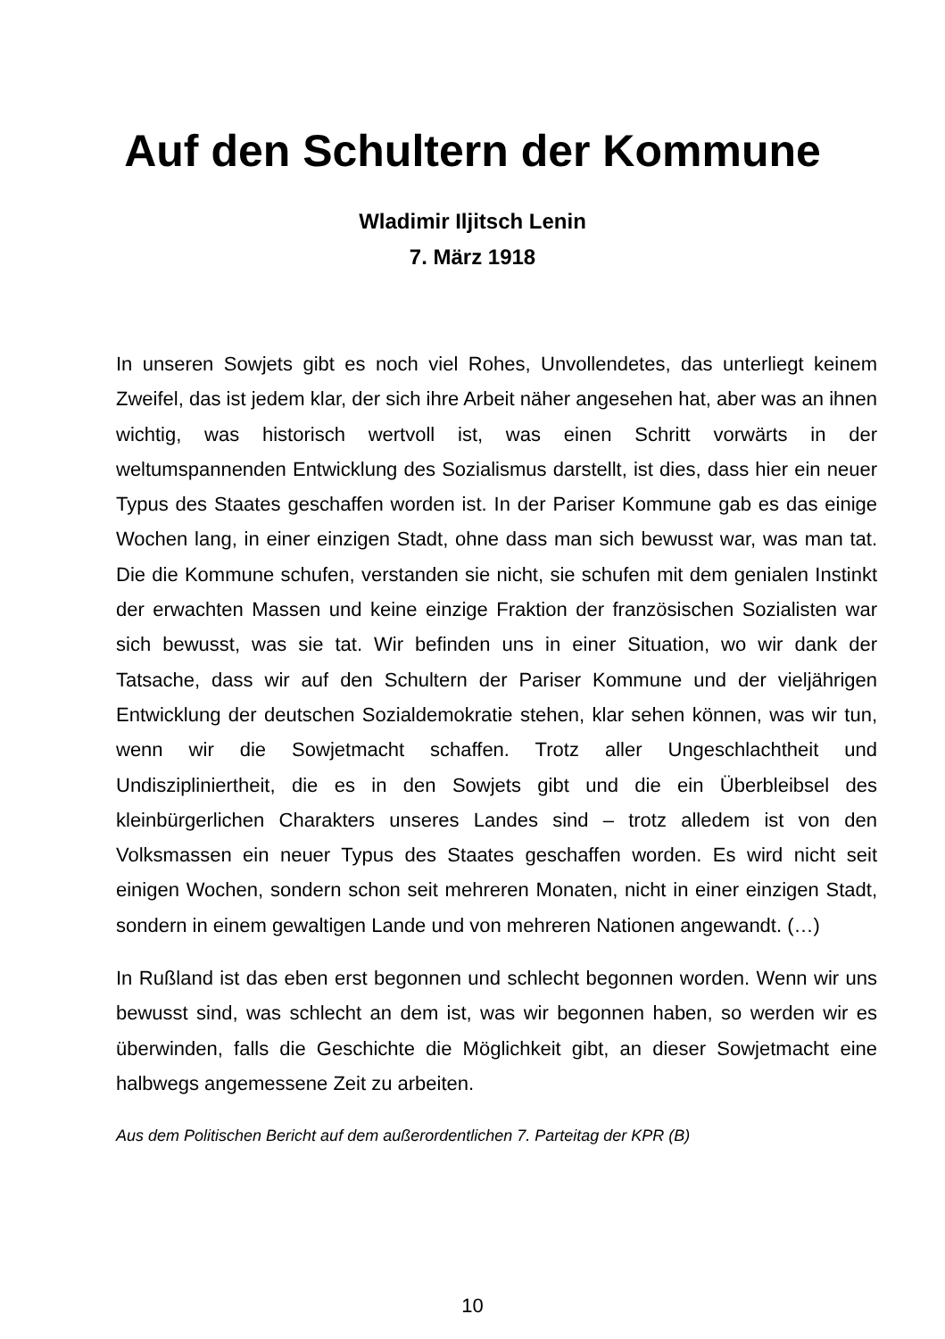Auf den Schultern der Kommune
Wladimir Iljitsch Lenin
7. März 1918
In unseren Sowjets gibt es noch viel Rohes, Unvollendetes, das unterliegt keinem Zweifel, das ist jedem klar, der sich ihre Arbeit näher angesehen hat, aber was an ihnen wichtig, was historisch wertvoll ist, was einen Schritt vorwärts in der weltumspannenden Entwicklung des Sozialismus darstellt, ist dies, dass hier ein neuer Typus des Staates geschaffen worden ist. In der Pariser Kommune gab es das einige Wochen lang, in einer einzigen Stadt, ohne dass man sich bewusst war, was man tat. Die die Kommune schufen, verstanden sie nicht, sie schufen mit dem genialen Instinkt der erwachten Massen und keine einzige Fraktion der französischen Sozialisten war sich bewusst, was sie tat. Wir befinden uns in einer Situation, wo wir dank der Tatsache, dass wir auf den Schultern der Pariser Kommune und der vieljährigen Entwicklung der deutschen Sozialdemokratie stehen, klar sehen können, was wir tun, wenn wir die Sowjetmacht schaffen. Trotz aller Ungeschlachtheit und Undiszipliniertheit, die es in den Sowjets gibt und die ein Überbleibsel des kleinbürgerlichen Charakters unseres Landes sind – trotz alledem ist von den Volksmassen ein neuer Typus des Staates geschaffen worden. Es wird nicht seit einigen Wochen, sondern schon seit mehreren Monaten, nicht in einer einzigen Stadt, sondern in einem gewaltigen Lande und von mehreren Nationen angewandt. (…)
In Rußland ist das eben erst begonnen und schlecht begonnen worden. Wenn wir uns bewusst sind, was schlecht an dem ist, was wir begonnen haben, so werden wir es überwinden, falls die Geschichte die Möglichkeit gibt, an dieser Sowjetmacht eine halbwegs angemessene Zeit zu arbeiten.
Aus dem Politischen Bericht auf dem außerordentlichen 7. Parteitag der KPR (B)
10